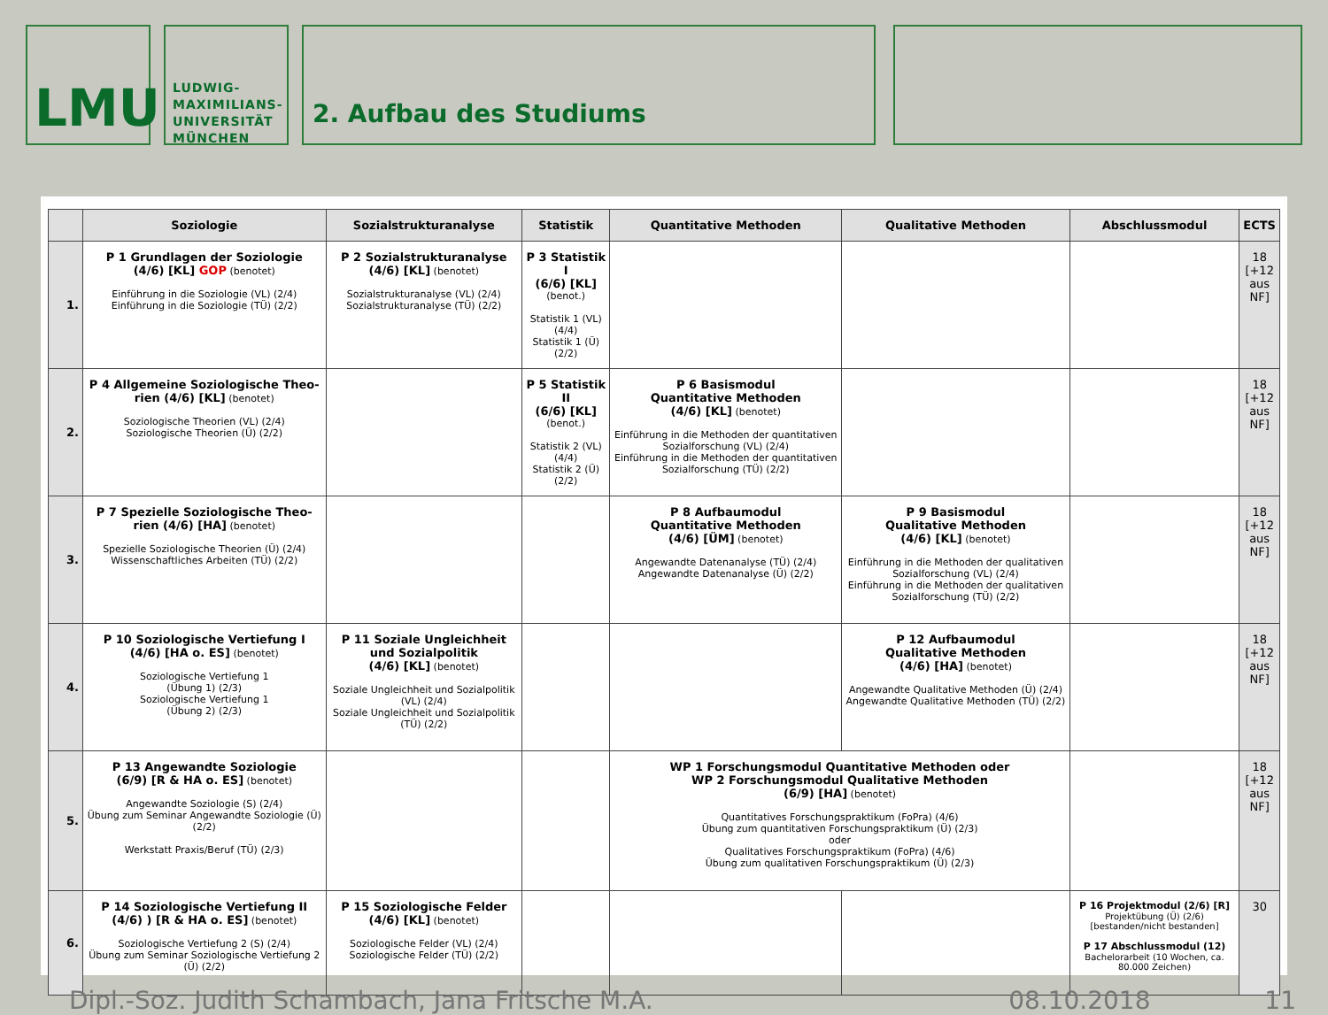LMU
LUDWIG-
MAXIMILIANS-
UNIVERSITÄT
MÜNCHEN
2. Aufbau des Studiums
| | Soziologie | Sozialstrukturanalyse | Statistik | Quantitative Methoden | | Qualitative Methoden | Abschlussmodul | ECTS |
| --- | --- | --- | --- | --- | --- | --- | --- | --- |
| 1. | P 1 Grundlagen der Soziologie (4/6) [KL] GOP (benotet) Einführung in die Soziologie (VL) (2/4) Einführung in die Soziologie (TÜ) (2/2) | P 2 Sozialstrukturanalyse (4/6) [KL] (benotet) Sozialstrukturanalyse (VL) (2/4) Sozialstrukturanalyse (TÜ) (2/2) | P 3 Statistik I (6/6) [KL] (benot.) Statistik 1 (VL) (4/4) Statistik 1 (Ü) (2/2) | | | | | 18 [+12 aus NF] |
| 2. | P 4 Allgemeine Soziologische Theo-rien (4/6) [KL] (benotet) Soziologische Theorien (VL) (2/4) Soziologische Theorien (Ü) (2/2) | | P 5 Statistik II (6/6) [KL] (benot.) Statistik 2 (VL) (4/4) Statistik 2 (Ü) (2/2) | P 6 Basismodul Quantitative Methoden (4/6) [KL] (benotet) Einführung in die Methoden der quantitativen Sozialforschung (VL) (2/4) Einführung in die Methoden der quantitativen Sozialforschung (TÜ) (2/2) | | | | 18 [+12 aus NF] |
| 3. | P 7 Spezielle Soziologische Theo-rien (4/6) [HA] (benotet) Spezielle Soziologische Theorien (Ü) (2/4) Wissenschaftliches Arbeiten (TÜ) (2/2) | | | P 8 Aufbaumodul Quantitative Methoden (4/6) [ÜM] (benotet) Angewandte Datenanalyse (TÜ) (2/4) Angewandte Datenanalyse (Ü) (2/2) | | P 9 Basismodul Qualitative Methoden (4/6) [KL] (benotet) Einführung in die Methoden der qualitativen Sozialforschung (VL) (2/4) Einführung in die Methoden der qualitativen Sozialforschung (TÜ) (2/2) | | 18 [+12 aus NF] |
| 4. | P 10 Soziologische Vertiefung I (4/6) [HA o. ES] (benotet) Soziologische Vertiefung 1 (Übung 1) (2/3) Soziologische Vertiefung 1 (Übung 2) (2/3) | P 11 Soziale Ungleichheit und Sozialpolitik (4/6) [KL] (benotet) Soziale Ungleichheit und Sozialpolitik (VL) (2/4) Soziale Ungleichheit und Sozialpolitik (TÜ) (2/2) | | | | P 12 Aufbaumodul Qualitative Methoden (4/6) [HA] (benotet) Angewandte Qualitative Methoden (Ü) (2/4) Angewandte Qualitative Methoden (TÜ) (2/2) | | 18 [+12 aus NF] |
| 5. | P 13 Angewandte Soziologie (6/9) [R & HA o. ES] (benotet) Angewandte Soziologie (S) (2/4) Übung zum Seminar Angewandte Soziologie (Ü) (2/2) Werkstatt Praxis/Beruf (TÜ) (2/3) | | | WP 1 Forschungsmodul Quantitative Methoden oder WP 2 Forschungsmodul Qualitative Methoden (6/9) [HA] (benotet) Quantitatives Forschungspraktikum (FoPra) (4/6) Übung zum quantitativen Forschungspraktikum (Ü) (2/3) oder Qualitatives Forschungspraktikum (FoPra) (4/6) Übung zum qualitativen Forschungspraktikum (Ü) (2/3) | | | | 18 [+12 aus NF] |
| 6. | P 14 Soziologische Vertiefung II (4/6) ) [R & HA o. ES] (benotet) Soziologische Vertiefung 2 (S) (2/4) Übung zum Seminar Soziologische Vertiefung 2 (Ü) (2/2) | P 15 Soziologische Felder (4/6) [KL] (benotet) Soziologische Felder (VL) (2/4) Soziologische Felder (TÜ) (2/2) | | | | | P 16 Projektmodul (2/6) [R] Projektübung (Ü) (2/6) [bestanden/nicht bestanden] P 17 Abschlussmodul (12) Bachelorarbeit (10 Wochen, ca. 80.000 Zeichen) | 30 |
Dipl.-Soz. Judith Schambach, Jana Fritsche M.A. 08.10.2018 11